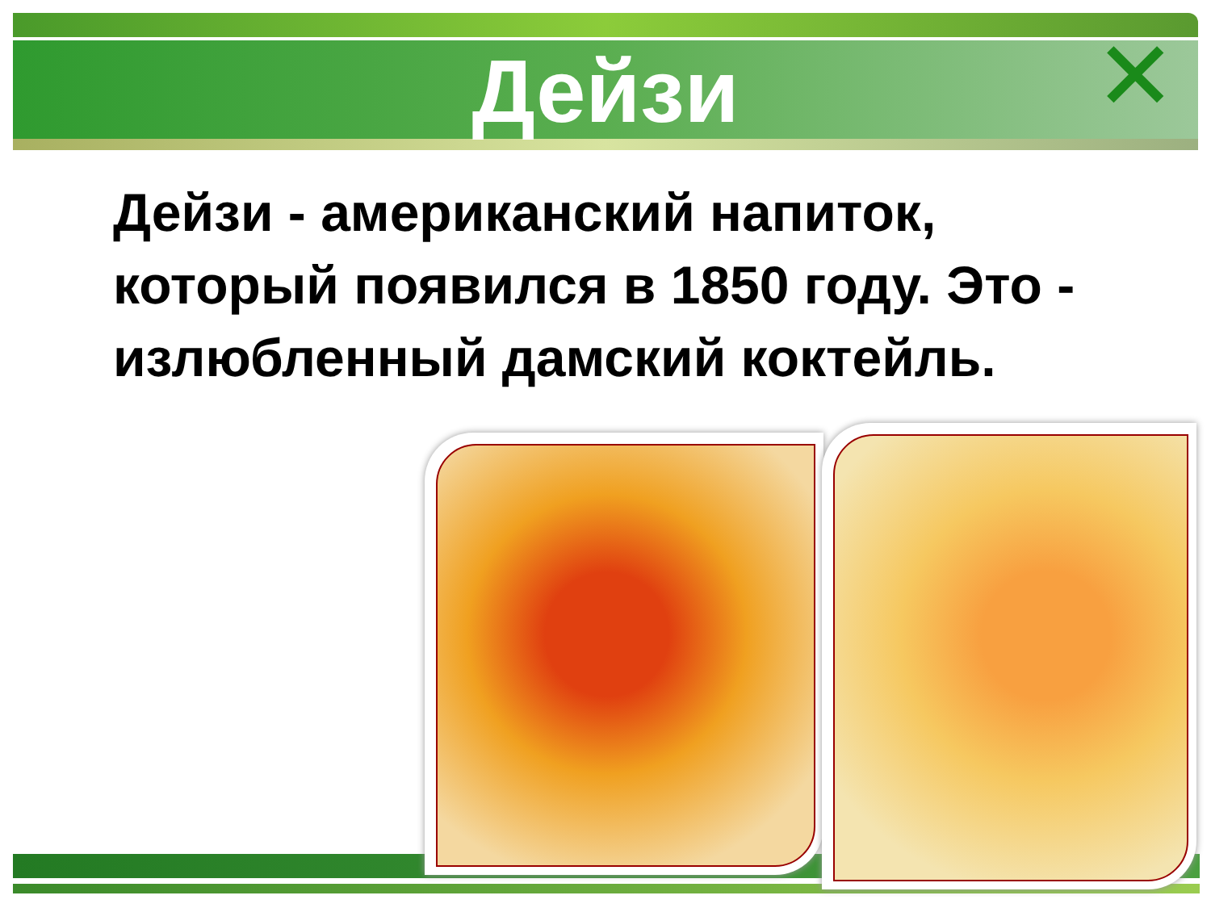✕
Дейзи
Дейзи - американский напиток, который появился в 1850 году. Это - излюбленный дамский коктейль.